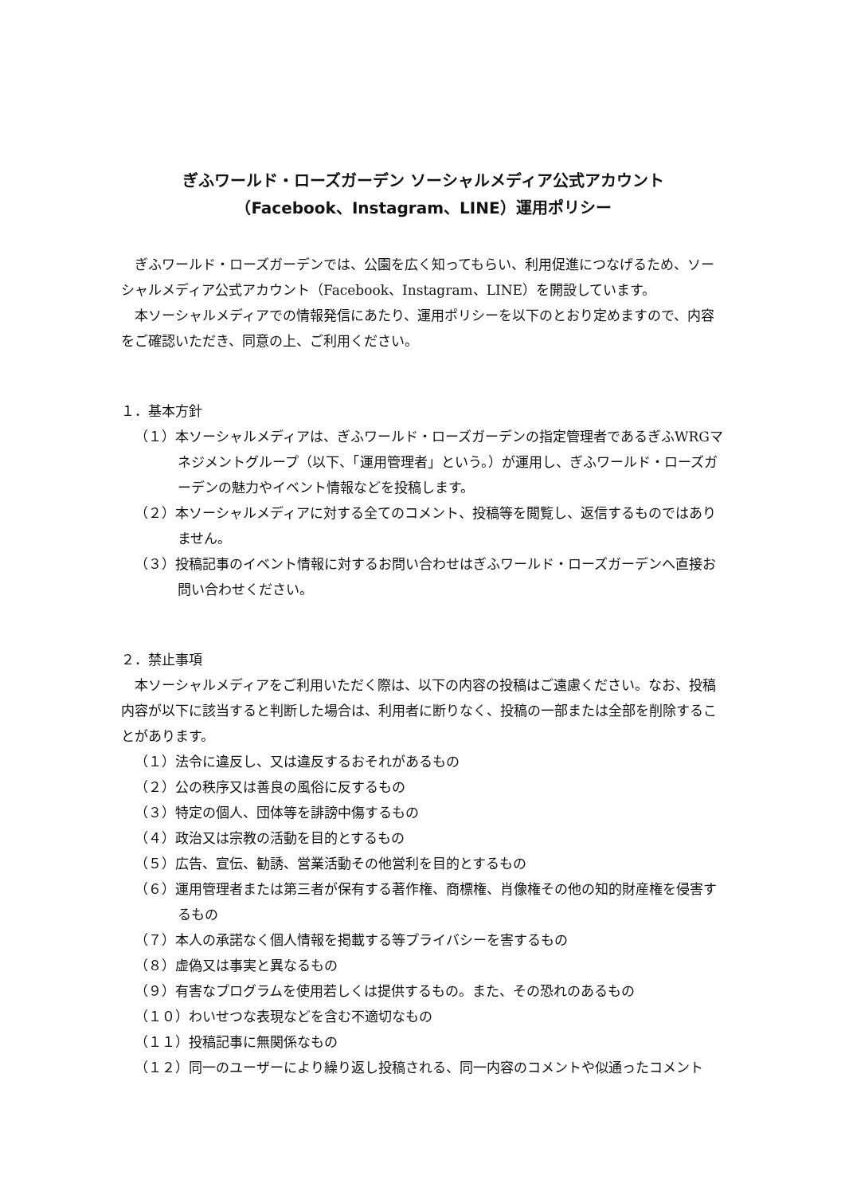ぎふワールド・ローズガーデン ソーシャルメディア公式アカウント
（Facebook、Instagram、LINE）運用ポリシー
ぎふワールド・ローズガーデンでは、公園を広く知ってもらい、利用促進につなげるため、ソーシャルメディア公式アカウント（Facebook、Instagram、LINE）を開設しています。
本ソーシャルメディアでの情報発信にあたり、運用ポリシーを以下のとおり定めますので、内容をご確認いただき、同意の上、ご利用ください。
１．基本方針
（１）本ソーシャルメディアは、ぎふワールド・ローズガーデンの指定管理者であるぎふWRGマネジメントグループ（以下、「運用管理者」という。）が運用し、ぎふワールド・ローズガーデンの魅力やイベント情報などを投稿します。
（２）本ソーシャルメディアに対する全てのコメント、投稿等を閲覧し、返信するものではありません。
（３）投稿記事のイベント情報に対するお問い合わせはぎふワールド・ローズガーデンへ直接お問い合わせください。
２．禁止事項
本ソーシャルメディアをご利用いただく際は、以下の内容の投稿はご遠慮ください。なお、投稿内容が以下に該当すると判断した場合は、利用者に断りなく、投稿の一部または全部を削除することがあります。
（１）法令に違反し、又は違反するおそれがあるもの
（２）公の秩序又は善良の風俗に反するもの
（３）特定の個人、団体等を誹謗中傷するもの
（４）政治又は宗教の活動を目的とするもの
（５）広告、宣伝、勧誘、営業活動その他営利を目的とするもの
（６）運用管理者または第三者が保有する著作権、商標権、肖像権その他の知的財産権を侵害するもの
（７）本人の承諾なく個人情報を掲載する等プライバシーを害するもの
（８）虚偽又は事実と異なるもの
（９）有害なプログラムを使用若しくは提供するもの。また、その恐れのあるもの
（１０）わいせつな表現などを含む不適切なもの
（１１）投稿記事に無関係なもの
（１２）同一のユーザーにより繰り返し投稿される、同一内容のコメントや似通ったコメント